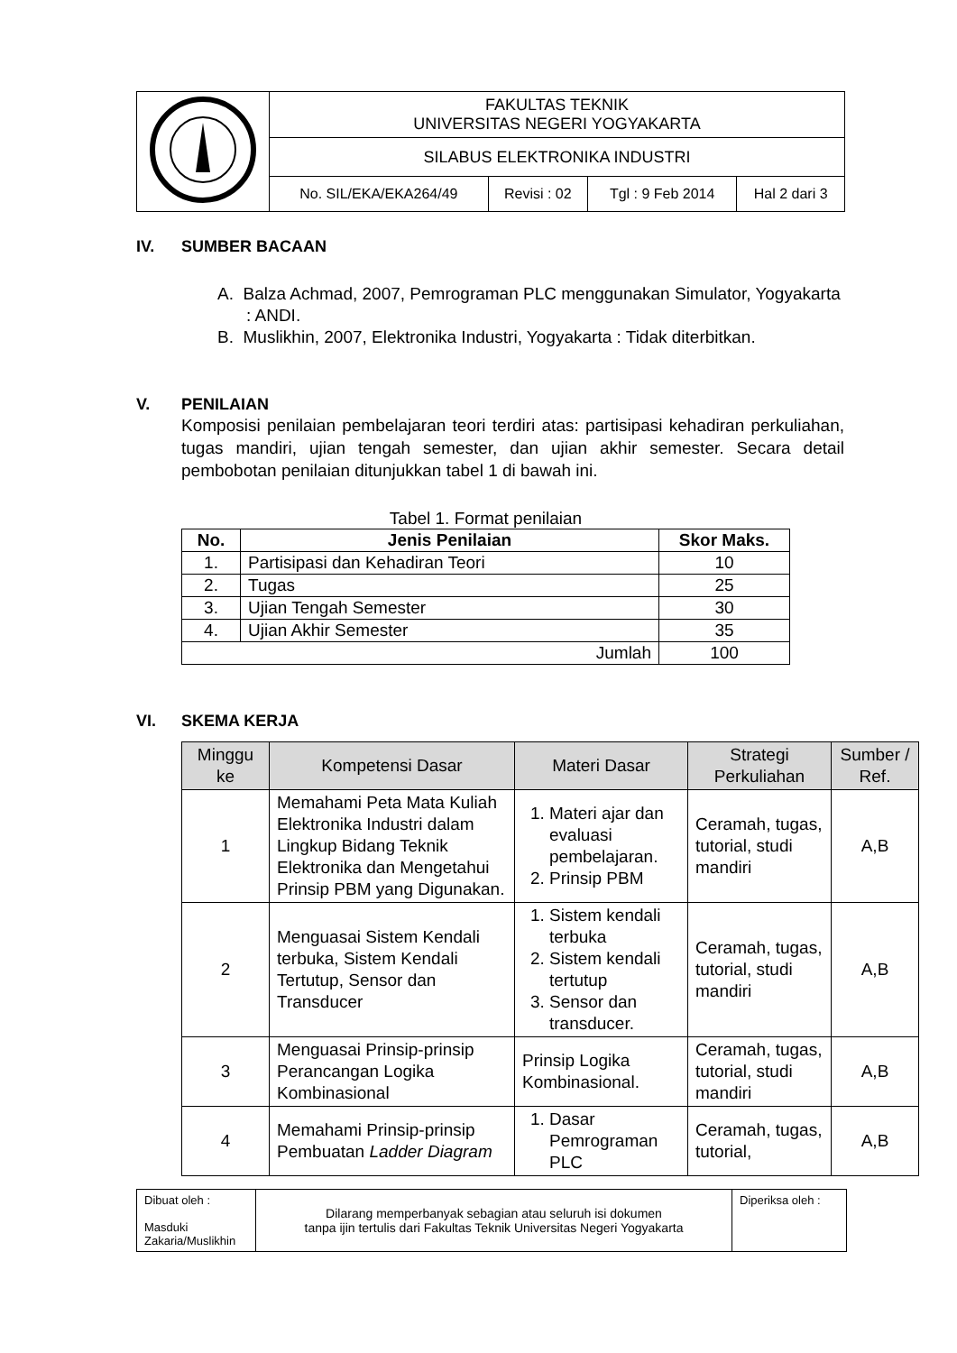| | FAKULTAS TEKNIK UNIVERSITAS NEGERI YOGYAKARTA | | | |
| | SILABUS ELEKTRONIKA INDUSTRI | | | |
| | No. SIL/EKA/EKA264/49 | Revisi : 02 | Tgl : 9 Feb 2014 | Hal 2 dari 3 |
IV. SUMBER BACAAN
A. Balza Achmad, 2007, Pemrograman PLC menggunakan Simulator, Yogyakarta : ANDI.
B. Muslikhin, 2007, Elektronika Industri, Yogyakarta : Tidak diterbitkan.
V. PENILAIAN
Komposisi penilaian pembelajaran teori terdiri atas: partisipasi kehadiran perkuliahan, tugas mandiri, ujian tengah semester, dan ujian akhir semester. Secara detail pembobotan penilaian ditunjukkan tabel 1 di bawah ini.
Tabel 1. Format penilaian
| No. | Jenis Penilaian | Skor Maks. |
| --- | --- | --- |
| 1. | Partisipasi dan Kehadiran Teori | 10 |
| 2. | Tugas | 25 |
| 3. | Ujian Tengah Semester | 30 |
| 4. | Ujian Akhir Semester | 35 |
| Jumlah | | 100 |
VI. SKEMA KERJA
| Minggu ke | Kompetensi Dasar | Materi Dasar | Strategi Perkuliahan | Sumber / Ref. |
| --- | --- | --- | --- | --- |
| 1 | Memahami Peta Mata Kuliah Elektronika Industri dalam Lingkup Bidang Teknik Elektronika dan Mengetahui Prinsip PBM yang Digunakan. | 1. Materi ajar dan evaluasi pembelajaran. 2. Prinsip PBM | Ceramah, tugas, tutorial, studi mandiri | A,B |
| 2 | Menguasai Sistem Kendali terbuka, Sistem Kendali Tertutup, Sensor dan Transducer | 1. Sistem kendali terbuka 2. Sistem kendali tertutup 3. Sensor dan transducer. | Ceramah, tugas, tutorial, studi mandiri | A,B |
| 3 | Menguasai Prinsip-prinsip Perancangan Logika Kombinasional | Prinsip Logika Kombinasional. | Ceramah, tugas, tutorial, studi mandiri | A,B |
| 4 | Memahami Prinsip-prinsip Pembuatan Ladder Diagram | 1. Dasar Pemrograman PLC | Ceramah, tugas, tutorial, | A,B |
| Dibuat oleh : Masduki Zakaria/Muslikhin | Dilarang memperbanyak sebagian atau seluruh isi dokumen tanpa ijin tertulis dari Fakultas Teknik Universitas Negeri Yogyakarta | Diperiksa oleh : |